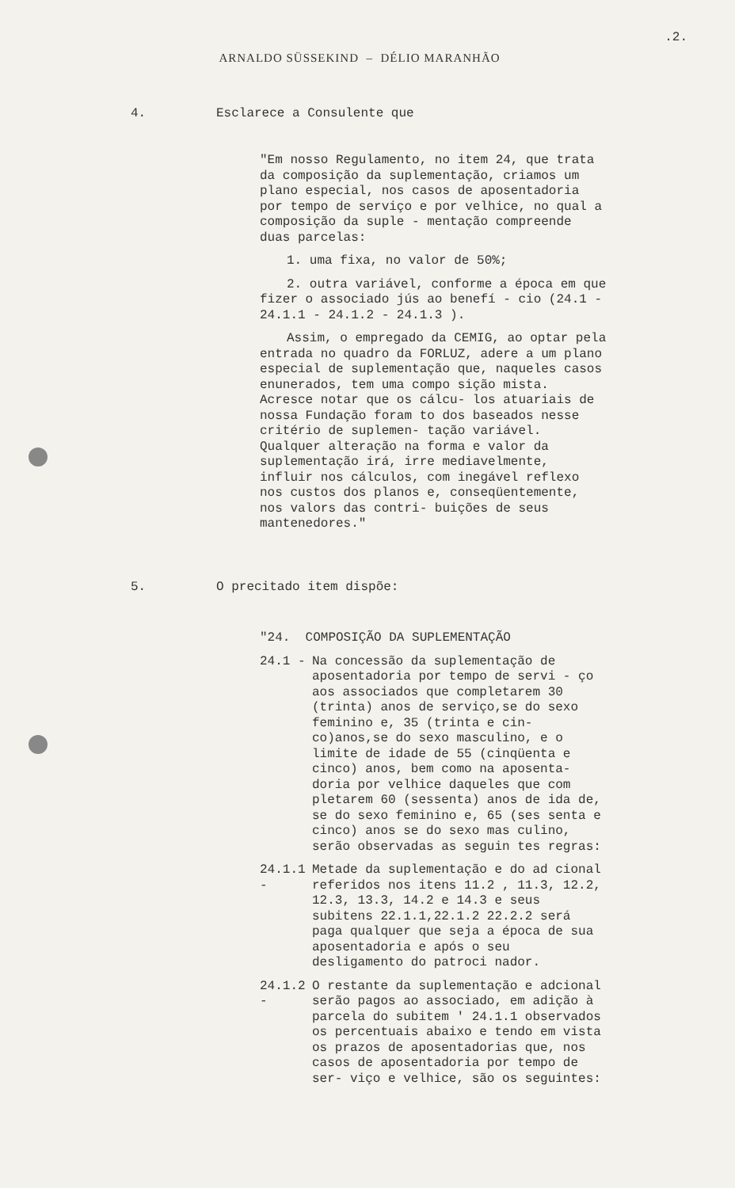.2.
ARNALDO SÜSSEKIND – DÉLIO MARANHÃO
4. Esclarece a Consulente que
"Em nosso Regulamento, no item 24, que trata da composição da suplementação, criamos um plano especial, nos casos de aposentadoria por tempo de serviço e por velhice, no qual a composição da suple - mentação compreende duas parcelas:
1. uma fixa, no valor de 50%;
2. outra variável, conforme a época em que fizer o associado jús ao benefí - cio (24.1 - 24.1.1 - 24.1.2 - 24.1.3 ).
Assim, o empregado da CEMIG, ao optar pela entrada no quadro da FORLUZ, adere a um plano especial de suplementação que, naqueles casos enunerados, tem uma compo sição mista. Acresce notar que os cálcu- los atuariais de nossa Fundação foram to dos baseados nesse critério de suplemen- tação variável. Qualquer alteração na forma e valor da suplementação irá, irre mediavelmente, influir nos cálculos, com inegável reflexo nos custos dos planos e, conseqüentemente, nos valors das contri- buições de seus mantenedores."
5. O precitado item dispõe:
"24. COMPOSIÇÃO DA SUPLEMENTAÇÃO
24.1 - Na concessão da suplementação de aposentadoria por tempo de servi - ço aos associados que completarem 30 (trinta) anos de serviço,se do sexo feminino e, 35 (trinta e cin- co)anos,se do sexo masculino, e o limite de idade de 55 (cinqüenta e cinco) anos, bem como na aposenta- doria por velhice daqueles que com pletarem 60 (sessenta) anos de ida de, se do sexo feminino e, 65 (ses senta e cinco) anos se do sexo mas culino, serão observadas as seguin tes regras:
24.1.1 - Metade da suplementação e do ad cional referidos nos itens 11.2 , 11.3, 12.2, 12.3, 13.3, 14.2 e 14.3 e seus subitens 22.1.1,22.1.2 22.2.2 será paga qualquer que seja a época de sua aposentadoria e após o seu desligamento do patroci nador.
24.1.2 - O restante da suplementação e adcional serão pagos ao associado, em adição à parcela do subitem ' 24.1.1 observados os percentuais abaixo e tendo em vista os prazos de aposentadorias que, nos casos de aposentadoria por tempo de ser- viço e velhice, são os seguintes: